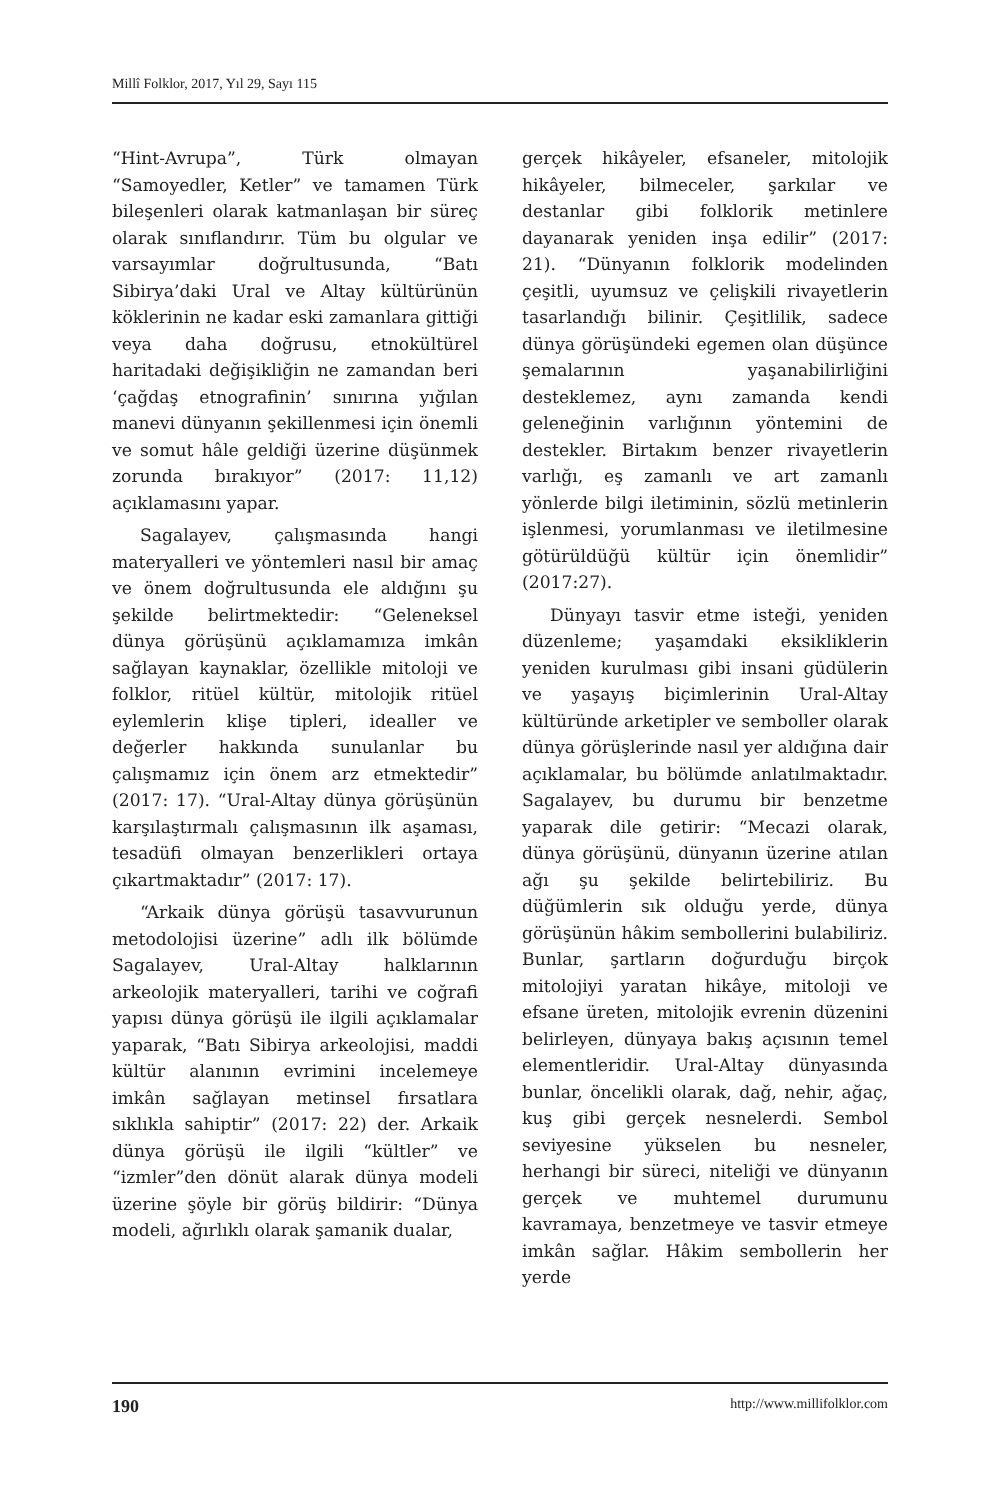Millî Folklor, 2017, Yıl 29, Sayı 115
“Hint-Avrupa”, Türk olmayan “Samoyedler, Ketler” ve tamamen Türk bileşenleri olarak katmanlaşan bir süreç olarak sınıflandırır. Tüm bu olgular ve varsayımlar doğrultusunda, “Batı Sibirya’daki Ural ve Altay kültürünün köklerinin ne kadar eski zamanlara gittiği veya daha doğrusu, etnokültürel haritadaki değişikliğin ne zamandan beri ‘çağdaş etnografinin’ sınırına yığılan manevi dünyanın şekillenmesi için önemli ve somut hâle geldiği üzerine düşünmek zorunda bırakıyor” (2017: 11,12) açıklamasını yapar.
Sagalayev, çalışmasında hangi materyalleri ve yöntemleri nasıl bir amaç ve önem doğrultusunda ele aldığını şu şekilde belirtmektedir: “Geleneksel dünya görüşünü açıklamamıza imkân sağlayan kaynaklar, özellikle mitoloji ve folklor, ritüel kültür, mitolojik ritüel eylemlerin klişe tipleri, idealler ve değerler hakkında sunulanlar bu çalışmamız için önem arz etmektedir” (2017: 17). “Ural-Altay dünya görüşünün karşılaştırmalı çalışmasının ilk aşaması, tesadüfi olmayan benzerlikleri ortaya çıkartmaktadır” (2017: 17).
“Arkaik dünya görüşü tasavvurunun metodolojisi üzerine” adlı ilk bölümde Sagalayev, Ural-Altay halklarının arkeolojik materyalleri, tarihi ve coğrafi yapısı dünya görüşü ile ilgili açıklamalar yaparak, “Batı Sibirya arkeolojisi, maddi kültür alanının evrimini incelemeye imkân sağlayan metinsel fırsatlara sıklıkla sahiptir” (2017: 22) der. Arkaik dünya görüşü ile ilgili “kültler” ve “izmler”den dönüt alarak dünya modeli üzerine şöyle bir görüş bildirir: “Dünya modeli, ağırlıklı olarak şamanik dualar,
gerçek hikâyeler, efsaneler, mitolojik hikâyeler, bilmeceler, şarkılar ve destanlar gibi folklorik metinlere dayanarak yeniden inşa edilir” (2017: 21). “Dünyanın folklorik modelinden çeşitli, uyumsuz ve çelişkili rivayetlerin tasarlandığı bilinir. Çeşitlilik, sadece dünya görüşündeki egemen olan düşünce şemalarının yaşanabilirliğini desteklemez, aynı zamanda kendi geleneğinin varlığının yöntemini de destekler. Birtakım benzer rivayetlerin varlığı, eş zamanlı ve art zamanlı yönlerde bilgi iletiminin, sözlü metinlerin işlenmesi, yorumlanması ve iletilmesine götürüldüğü kültür için önemlidir” (2017:27).
Dünyayı tasvir etme isteği, yeniden düzenleme; yaşamdaki eksikliklerin yeniden kurulması gibi insani güdülerin ve yaşayış biçimlerinin Ural-Altay kültüründe arketipler ve semboller olarak dünya görüşlerinde nasıl yer aldığına dair açıklamalar, bu bölümde anlatılmaktadır. Sagalayev, bu durumu bir benzetme yaparak dile getirir: “Mecazi olarak, dünya görüşünü, dünyanın üzerine atılan ağı şu şekilde belirtebiliriz. Bu düğümlerin sık olduğu yerde, dünya görüşünün hâkim sembollerini bulabiliriz. Bunlar, şartların doğurduğu birçok mitolojiyi yaratan hikâye, mitoloji ve efsane üreten, mitolojik evrenin düzenini belirleyen, dünyaya bakış açısının temel elementleridir. Ural-Altay dünyasında bunlar, öncelikli olarak, dağ, nehir, ağaç, kuş gibi gerçek nesnelerdi. Sembol seviyesine yükselen bu nesneler, herhangi bir süreci, niteliği ve dünyanın gerçek ve muhtemel durumunu kavramaya, benzetmeye ve tasvir etmeye imkân sağlar. Hâkim sembollerin her yerde
190 http://www.millifolklor.com